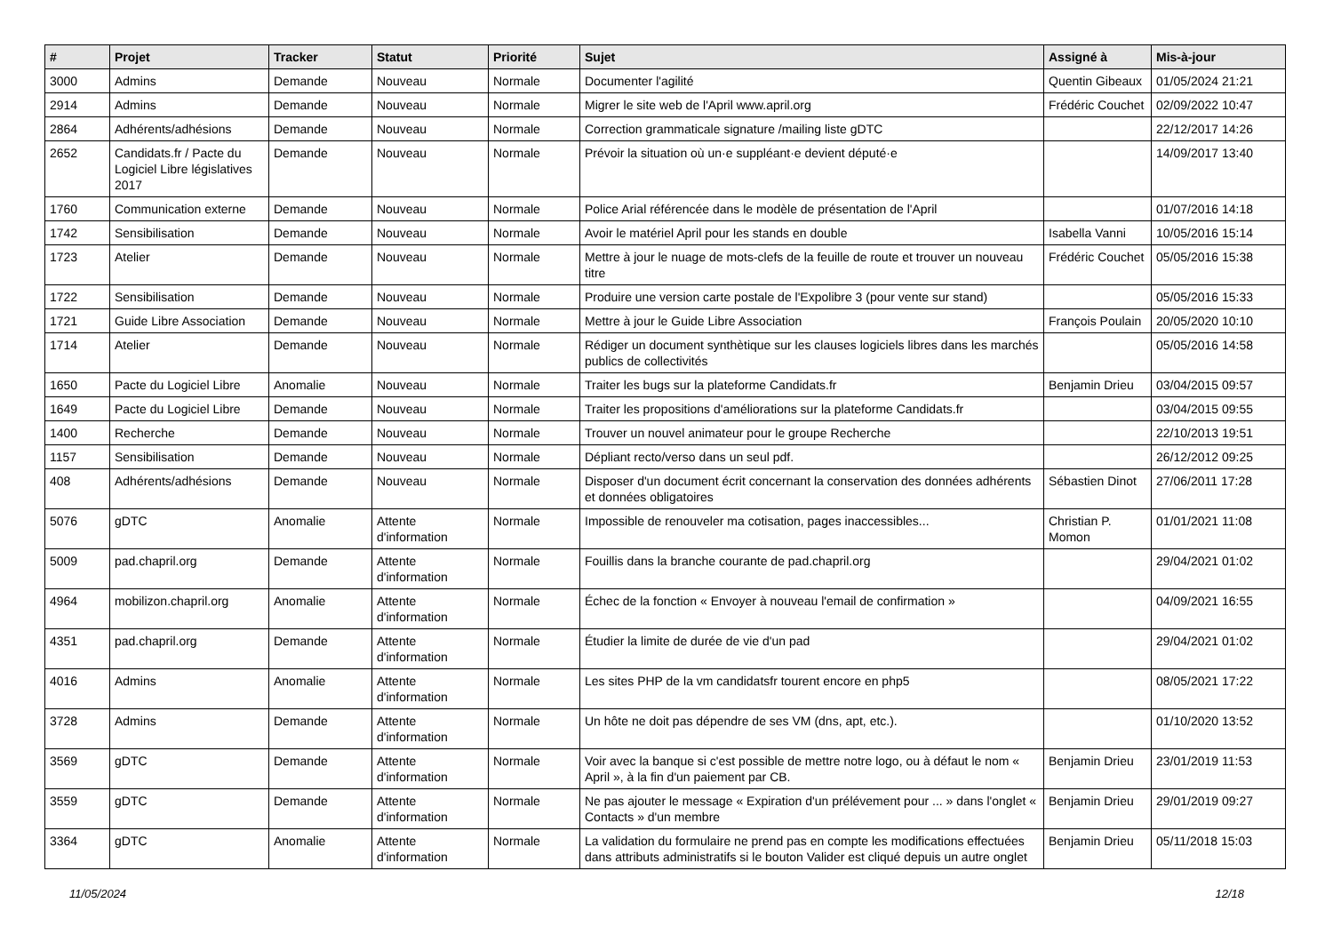| # | Projet | Tracker | Statut | Priorité | Sujet | Assigné à | Mis-à-jour |
| --- | --- | --- | --- | --- | --- | --- | --- |
| 3000 | Admins | Demande | Nouveau | Normale | Documenter l'agilité | Quentin Gibeaux | 01/05/2024 21:21 |
| 2914 | Admins | Demande | Nouveau | Normale | Migrer le site web de l'April www.april.org | Frédéric Couchet | 02/09/2022 10:47 |
| 2864 | Adhérents/adhésions | Demande | Nouveau | Normale | Correction grammaticale signature /mailing liste gDTC | | 22/12/2017 14:26 |
| 2652 | Candidats.fr / Pacte du Logiciel Libre législatives 2017 | Demande | Nouveau | Normale | Prévoir la situation où un·e suppléant·e devient député·e | | 14/09/2017 13:40 |
| 1760 | Communication externe | Demande | Nouveau | Normale | Police Arial référencée dans le modèle de présentation de l'April | | 01/07/2016 14:18 |
| 1742 | Sensibilisation | Demande | Nouveau | Normale | Avoir le matériel April pour les stands en double | Isabella Vanni | 10/05/2016 15:14 |
| 1723 | Atelier | Demande | Nouveau | Normale | Mettre à jour le nuage de mots-clefs de la feuille de route et trouver un nouveau titre | Frédéric Couchet | 05/05/2016 15:38 |
| 1722 | Sensibilisation | Demande | Nouveau | Normale | Produire une version carte postale de l'Expolibre 3 (pour vente sur stand) | | 05/05/2016 15:33 |
| 1721 | Guide Libre Association | Demande | Nouveau | Normale | Mettre à jour le Guide Libre Association | François Poulain | 20/05/2020 10:10 |
| 1714 | Atelier | Demande | Nouveau | Normale | Rédiger un document synthètique sur les clauses logiciels libres dans les marchés publics de collectivités | | 05/05/2016 14:58 |
| 1650 | Pacte du Logiciel Libre | Anomalie | Nouveau | Normale | Traiter les bugs sur la plateforme Candidats.fr | Benjamin Drieu | 03/04/2015 09:57 |
| 1649 | Pacte du Logiciel Libre | Demande | Nouveau | Normale | Traiter les propositions d'améliorations sur la plateforme Candidats.fr | | 03/04/2015 09:55 |
| 1400 | Recherche | Demande | Nouveau | Normale | Trouver un nouvel animateur pour le groupe Recherche | | 22/10/2013 19:51 |
| 1157 | Sensibilisation | Demande | Nouveau | Normale | Dépliant recto/verso dans un seul pdf. | | 26/12/2012 09:25 |
| 408 | Adhérents/adhésions | Demande | Nouveau | Normale | Disposer d'un document écrit concernant la conservation des données adhérents et données obligatoires | Sébastien Dinot | 27/06/2011 17:28 |
| 5076 | gDTC | Anomalie | Attente d'information | Normale | Impossible de renouveler ma cotisation, pages inaccessibles... | Christian P. Momon | 01/01/2021 11:08 |
| 5009 | pad.chapril.org | Demande | Attente d'information | Normale | Fouillis dans la branche courante de pad.chapril.org | | 29/04/2021 01:02 |
| 4964 | mobilizon.chapril.org | Anomalie | Attente d'information | Normale | Échec de la fonction « Envoyer à nouveau l'email de confirmation » | | 04/09/2021 16:55 |
| 4351 | pad.chapril.org | Demande | Attente d'information | Normale | Étudier la limite de durée de vie d'un pad | | 29/04/2021 01:02 |
| 4016 | Admins | Anomalie | Attente d'information | Normale | Les sites PHP de la vm candidatsfr tourent encore en php5 | | 08/05/2021 17:22 |
| 3728 | Admins | Demande | Attente d'information | Normale | Un hôte ne doit pas dépendre de ses VM (dns, apt, etc.). | | 01/10/2020 13:52 |
| 3569 | gDTC | Demande | Attente d'information | Normale | Voir avec la banque si c'est possible de mettre notre logo, ou à défaut le nom « April », à la fin d'un paiement par CB. | Benjamin Drieu | 23/01/2019 11:53 |
| 3559 | gDTC | Demande | Attente d'information | Normale | Ne pas ajouter le message « Expiration d'un prélévement pour ... » dans l'onglet « Contacts » d'un membre | Benjamin Drieu | 29/01/2019 09:27 |
| 3364 | gDTC | Anomalie | Attente d'information | Normale | La validation du formulaire ne prend pas en compte les modifications effectuées dans attributs administratifs si le bouton Valider est cliqué depuis un autre onglet | Benjamin Drieu | 05/11/2018 15:03 |
11/05/2024 12/18